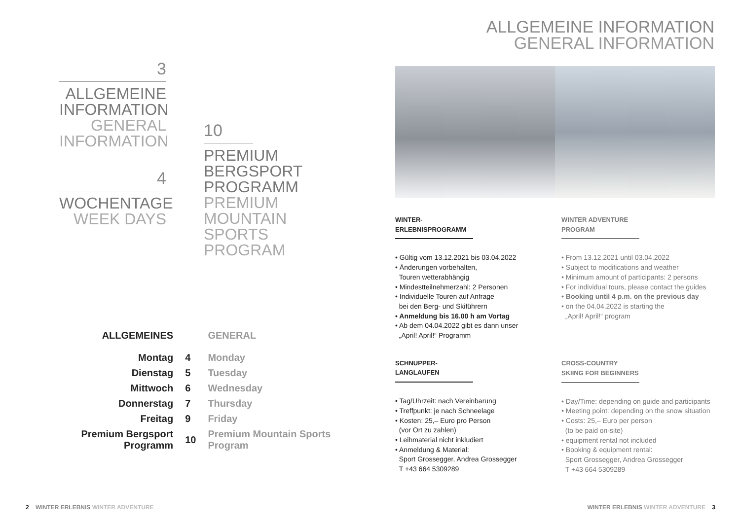3
ALLGEMEINE INFORMATION
GENERAL INFORMATION
4
WOCHENTAGE
WEEK DAYS
10
PREMIUM BERGSPORT PROGRAMM
PREMIUM MOUNTAIN SPORTS PROGRAM
| ALLGEMEINES | | GENERAL |
| --- | --- | --- |
| Montag | 4 | Monday |
| Dienstag | 5 | Tuesday |
| Mittwoch | 6 | Wednesday |
| Donnerstag | 7 | Thursday |
| Freitag | 9 | Friday |
| Premium Bergsport Programm | 10 | Premium Mountain Sports Program |
2 WINTER ERLEBNIS WINTER ADVENTURE
ALLGEMEINE INFORMATION
GENERAL INFORMATION
WINTER-ERLEBNISPROGRAMM
• Gültig vom 13.12.2021 bis 03.04.2022
• Änderungen vorbehalten,
Touren wetterabhängig
• Mindestteilnehmerzahl: 2 Personen
• Individuelle Touren auf Anfrage
bei den Berg- und Skiführern
• Anmeldung bis 16.00 h am Vortag
• Ab dem 04.04.2022 gibt es dann unser
„April! April!“ Programm
SCHNUPPER-LANGLAUFEN
• Tag/Uhrzeit: nach Vereinbarung
• Treffpunkt: je nach Schneelage
• Kosten: 25,– Euro pro Person
(vor Ort zu zahlen)
• Leihmaterial nicht inkludiert
• Anmeldung & Material:
Sport Grossegger, Andrea Grossegger
T +43 664 5309289
WINTER ADVENTURE PROGRAM
• From 13.12.2021 until 03.04.2022
• Subject to modifications and weather
• Minimum amount of participants: 2 persons
• For individual tours, please contact the guides
• Booking until 4 p.m. on the previous day
• on the 04.04.2022 is starting the
„April! April!“ program
CROSS-COUNTRY SKIING FOR BEGINNERS
• Day/Time: depending on guide and participants
• Meeting point: depending on the snow situation
• Costs: 25,– Euro per person
(to be paid on-site)
• equipment rental not included
• Booking & equipment rental:
Sport Grossegger, Andrea Grossegger
T +43 664 5309289
WINTER ERLEBNIS WINTER ADVENTURE 3